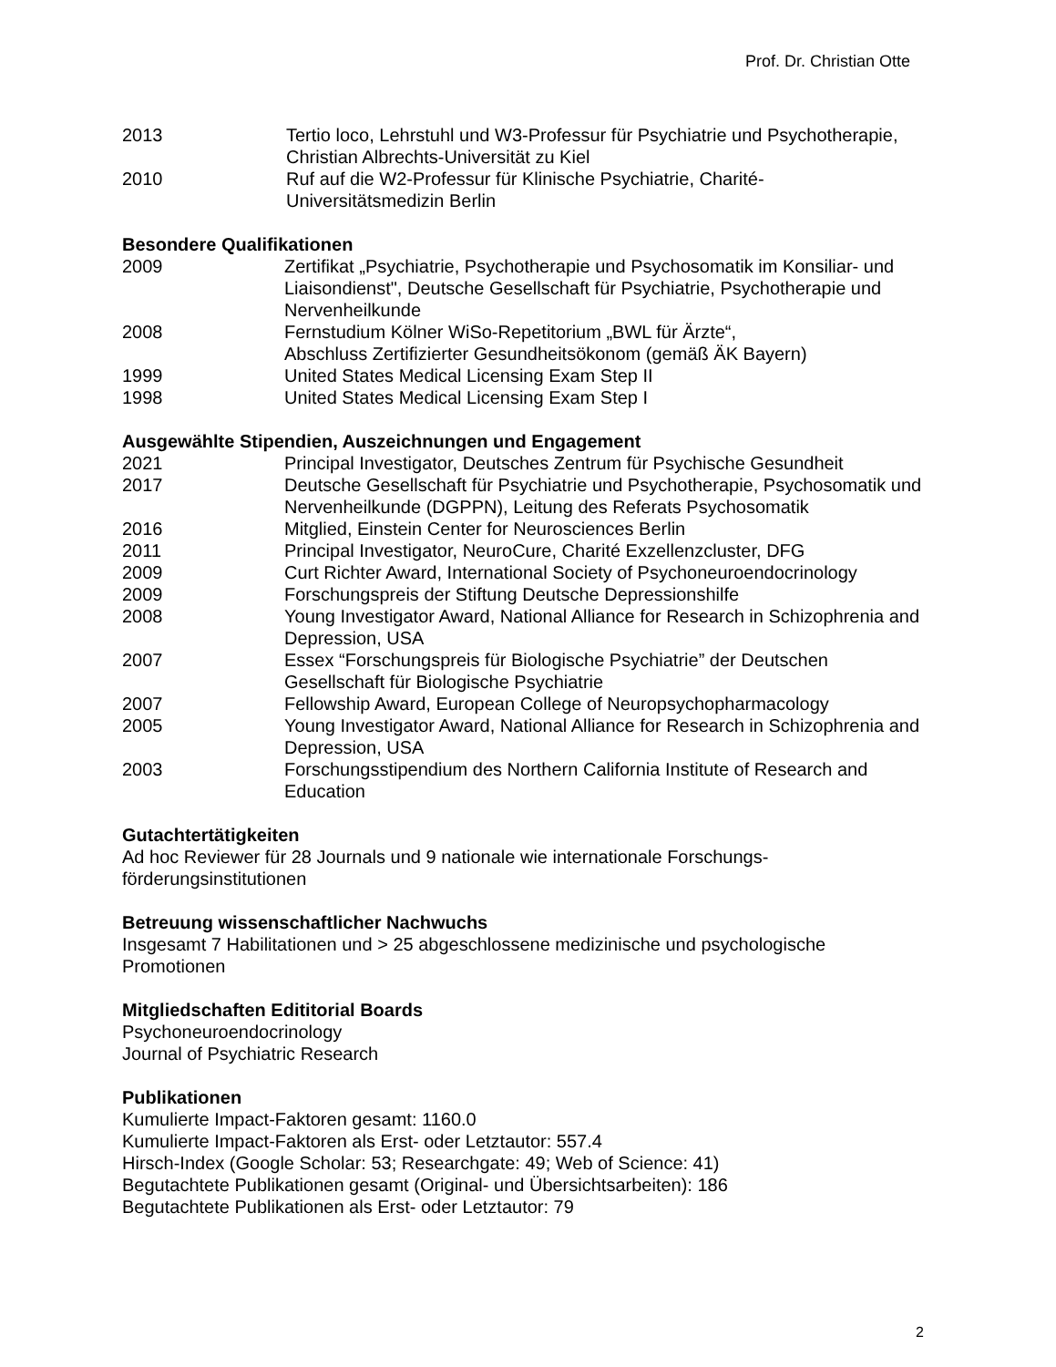Prof. Dr. Christian Otte
2013 Tertio loco, Lehrstuhl und W3-Professur für Psychiatrie und Psychotherapie, Christian Albrechts-Universität zu Kiel
2010 Ruf auf die W2-Professur für Klinische Psychiatrie, Charité-
Universitätsmedizin Berlin
Besondere Qualifikationen
2009 Zertifikat „Psychiatrie, Psychotherapie und Psychosomatik im Konsiliar- und Liaisondienst", Deutsche Gesellschaft für Psychiatrie, Psychotherapie und Nervenheilkunde
2008 Fernstudium Kölner WiSo-Repetitorium „BWL für Ärzte“,
Abschluss Zertifizierter Gesundheitsökonom (gemäß ÄK Bayern)
1999 United States Medical Licensing Exam Step II
1998 United States Medical Licensing Exam Step I
Ausgewählte Stipendien, Auszeichnungen und Engagement
2021 Principal Investigator, Deutsches Zentrum für Psychische Gesundheit
2017 Deutsche Gesellschaft für Psychiatrie und Psychotherapie, Psychosomatik und Nervenheilkunde (DGPPN), Leitung des Referats Psychosomatik
2016 Mitglied, Einstein Center for Neurosciences Berlin
2011 Principal Investigator, NeuroCure, Charité Exzellenzcluster, DFG
2009 Curt Richter Award, International Society of Psychoneuroendocrinology
2009 Forschungspreis der Stiftung Deutsche Depressionshilfe
2008 Young Investigator Award, National Alliance for Research in Schizophrenia and Depression, USA
2007 Essex “Forschungspreis für Biologische Psychiatrie” der Deutschen Gesellschaft für Biologische Psychiatrie
2007 Fellowship Award, European College of Neuropsychopharmacology
2005 Young Investigator Award, National Alliance for Research in Schizophrenia and Depression, USA
2003 Forschungsstipendium des Northern California Institute of Research and Education
Gutachtertätigkeiten
Ad hoc Reviewer für 28 Journals und 9 nationale wie internationale Forschungs-
förderungsinstitutionen
Betreuung wissenschaftlicher Nachwuchs
Insgesamt 7 Habilitationen und > 25 abgeschlossene medizinische und psychologische Promotionen
Mitgliedschaften Edititorial Boards
Psychoneuroendocrinology
Journal of Psychiatric Research
Publikationen
Kumulierte Impact-Faktoren gesamt: 1160.0
Kumulierte Impact-Faktoren als Erst- oder Letztautor: 557.4
Hirsch-Index (Google Scholar: 53; Researchgate: 49; Web of Science: 41)
Begutachtete Publikationen gesamt (Original- und Übersichtsarbeiten): 186
Begutachtete Publikationen als Erst- oder Letztautor: 79
2